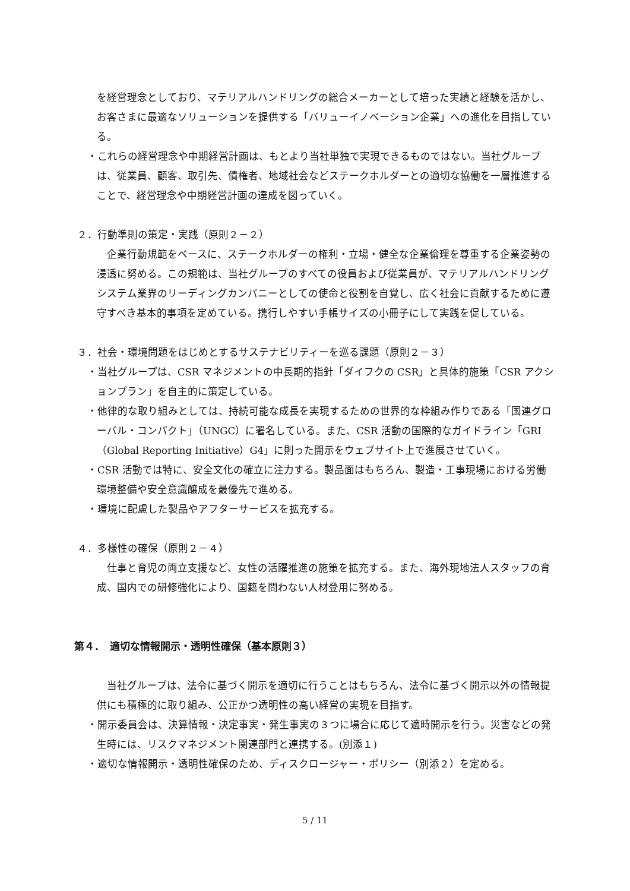を経営理念としており、マテリアルハンドリングの総合メーカーとして培った実績と経験を活かし、お客さまに最適なソリューションを提供する「バリューイノベーション企業」への進化を目指している。
・これらの経営理念や中期経営計画は、もとより当社単独で実現できるものではない。当社グループは、従業員、顧客、取引先、債権者、地域社会などステークホルダーとの適切な協働を一層推進することで、経営理念や中期経営計画の達成を図っていく。
２．行動準則の策定・実践（原則２－２）
　企業行動規範をベースに、ステークホルダーの権利・立場・健全な企業倫理を尊重する企業姿勢の浸透に努める。この規範は、当社グループのすべての役員および従業員が、マテリアルハンドリングシステム業界のリーディングカンパニーとしての使命と役割を自覚し、広く社会に貢献するために遵守すべき基本的事項を定めている。携行しやすい手帳サイズの小冊子にして実践を促している。
３．社会・環境問題をはじめとするサステナビリティーを巡る課題（原則２－３）
・当社グループは、CSR マネジメントの中長期的指針「ダイフクの CSR」と具体的施策「CSR アクションプラン」を自主的に策定している。
・他律的な取り組みとしては、持続可能な成長を実現するための世界的な枠組み作りである「国連グローバル・コンパクト」（UNGC）に署名している。また、CSR 活動の国際的なガイドライン「GRI（Global Reporting Initiative）G4」に則った開示をウェブサイト上で進展させていく。
・CSR 活動では特に、安全文化の確立に注力する。製品面はもちろん、製造・工事現場における労働環境整備や安全意識醸成を最優先で進める。
・環境に配慮した製品やアフターサービスを拡充する。
４．多様性の確保（原則２－４）
　仕事と育児の両立支援など、女性の活躍推進の施策を拡充する。また、海外現地法人スタッフの育成、国内での研修強化により、国籍を問わない人材登用に努める。
第４．　適切な情報開示・透明性確保（基本原則３）
　当社グループは、法令に基づく開示を適切に行うことはもちろん、法令に基づく開示以外の情報提供にも積極的に取り組み、公正かつ透明性の高い経営の実現を目指す。
・開示委員会は、決算情報・決定事実・発生事実の３つに場合に応じて適時開示を行う。災害などの発生時には、リスクマネジメント関連部門と連携する。(別添１)
・適切な情報開示・透明性確保のため、ディスクロージャー・ポリシー（別添２）を定める。
5 / 11